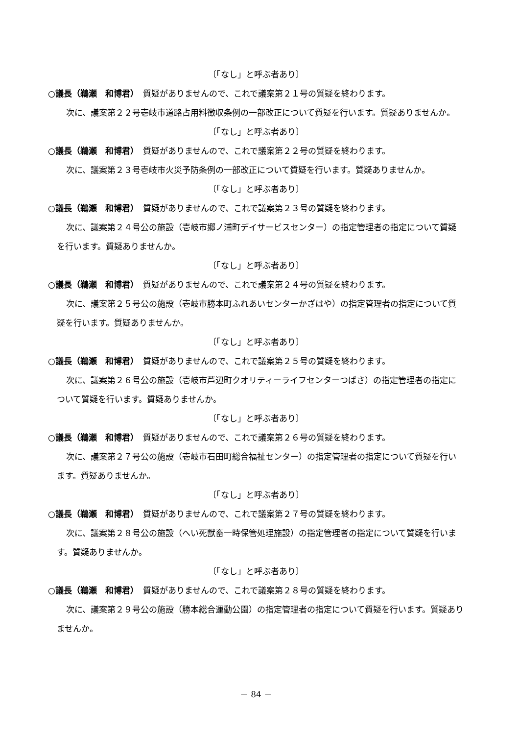〔「なし」と呼ぶ者あり〕
○議長（鵜瀬　和博君）　質疑がありませんので、これで議案第２１号の質疑を終わります。
次に、議案第２２号壱岐市道路占用料徴収条例の一部改正について質疑を行います。質疑ありませんか。
〔「なし」と呼ぶ者あり〕
○議長（鵜瀬　和博君）　質疑がありませんので、これで議案第２２号の質疑を終わります。
次に、議案第２３号壱岐市火災予防条例の一部改正について質疑を行います。質疑ありませんか。
〔「なし」と呼ぶ者あり〕
○議長（鵜瀬　和博君）　質疑がありませんので、これで議案第２３号の質疑を終わります。
次に、議案第２４号公の施設（壱岐市郷ノ浦町デイサービスセンター）の指定管理者の指定について質疑を行います。質疑ありませんか。
〔「なし」と呼ぶ者あり〕
○議長（鵜瀬　和博君）　質疑がありませんので、これで議案第２４号の質疑を終わります。
次に、議案第２５号公の施設（壱岐市勝本町ふれあいセンターかざはや）の指定管理者の指定について質疑を行います。質疑ありませんか。
〔「なし」と呼ぶ者あり〕
○議長（鵜瀬　和博君）　質疑がありませんので、これで議案第２５号の質疑を終わります。
次に、議案第２６号公の施設（壱岐市芦辺町クオリティーライフセンターつばさ）の指定管理者の指定について質疑を行います。質疑ありませんか。
〔「なし」と呼ぶ者あり〕
○議長（鵜瀬　和博君）　質疑がありませんので、これで議案第２６号の質疑を終わります。
次に、議案第２７号公の施設（壱岐市石田町総合福祉センター）の指定管理者の指定について質疑を行います。質疑ありませんか。
〔「なし」と呼ぶ者あり〕
○議長（鵜瀬　和博君）　質疑がありませんので、これで議案第２７号の質疑を終わります。
次に、議案第２８号公の施設（へい死獣畜一時保管処理施設）の指定管理者の指定について質疑を行います。質疑ありませんか。
〔「なし」と呼ぶ者あり〕
○議長（鵜瀬　和博君）　質疑がありませんので、これで議案第２８号の質疑を終わります。
次に、議案第２９号公の施設（勝本総合運動公園）の指定管理者の指定について質疑を行います。質疑ありませんか。
－ 84 －